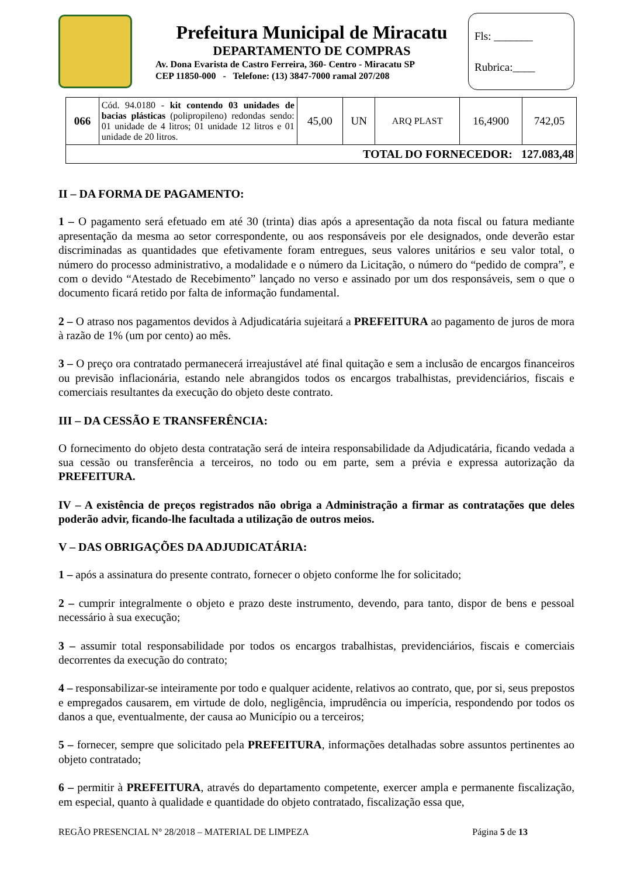Prefeitura Municipal de Miracatu
DEPARTAMENTO DE COMPRAS
Av. Dona Evarista de Castro Ferreira, 360- Centro - Miracatu SP
CEP 11850-000 - Telefone: (13) 3847-7000 ramal 207/208
Fls: _______
Rubrica:____
| 066 | Cód. 94.0180 - kit contendo 03 unidades de bacias plásticas (polipropileno) redondas sendo: 01 unidade de 4 litros; 01 unidade 12 litros e 01 unidade de 20 litros. | 45,00 | UN | ARQ PLAST | 16,4900 | 742,05 |
| TOTAL DO FORNECEDOR: 127.083,48 | | | | | | |
II – DA FORMA DE PAGAMENTO:
1 – O pagamento será efetuado em até 30 (trinta) dias após a apresentação da nota fiscal ou fatura mediante apresentação da mesma ao setor correspondente, ou aos responsáveis por ele designados, onde deverão estar discriminadas as quantidades que efetivamente foram entregues, seus valores unitários e seu valor total, o número do processo administrativo, a modalidade e o número da Licitação, o número do “pedido de compra”, e com o devido “Atestado de Recebimento” lançado no verso e assinado por um dos responsáveis, sem o que o documento ficará retido por falta de informação fundamental.
2 – O atraso nos pagamentos devidos à Adjudicatária sujeitará a PREFEITURA ao pagamento de juros de mora à razão de 1% (um por cento) ao mês.
3 – O preço ora contratado permanecerá irreajustável até final quitação e sem a inclusão de encargos financeiros ou previsão inflacionária, estando nele abrangidos todos os encargos trabalhistas, previdenciários, fiscais e comerciais resultantes da execução do objeto deste contrato.
III – DA CESSÃO E TRANSFERÊNCIA:
O fornecimento do objeto desta contratação será de inteira responsabilidade da Adjudicatária, ficando vedada a sua cessão ou transferência a terceiros, no todo ou em parte, sem a prévia e expressa autorização da PREFEITURA.
IV – A existência de preços registrados não obriga a Administração a firmar as contratações que deles poderão advir, ficando-lhe facultada a utilização de outros meios.
V – DAS OBRIGAÇÕES DA ADJUDICATÁRIA:
1 – após a assinatura do presente contrato, fornecer o objeto conforme lhe for solicitado;
2 – cumprir integralmente o objeto e prazo deste instrumento, devendo, para tanto, dispor de bens e pessoal necessário à sua execução;
3 – assumir total responsabilidade por todos os encargos trabalhistas, previdenciários, fiscais e comerciais decorrentes da execução do contrato;
4 – responsabilizar-se inteiramente por todo e qualquer acidente, relativos ao contrato, que, por si, seus prepostos e empregados causarem, em virtude de dolo, negligência, imprudência ou imperícia, respondendo por todos os danos a que, eventualmente, der causa ao Município ou a terceiros;
5 – fornecer, sempre que solicitado pela PREFEITURA, informações detalhadas sobre assuntos pertinentes ao objeto contratado;
6 – permitir à PREFEITURA, através do departamento competente, exercer ampla e permanente fiscalização, em especial, quanto à qualidade e quantidade do objeto contratado, fiscalização essa que,
REGÃO PRESENCIAL N° 28/2018 – MATERIAL DE LIMPEZA Página 5 de 13